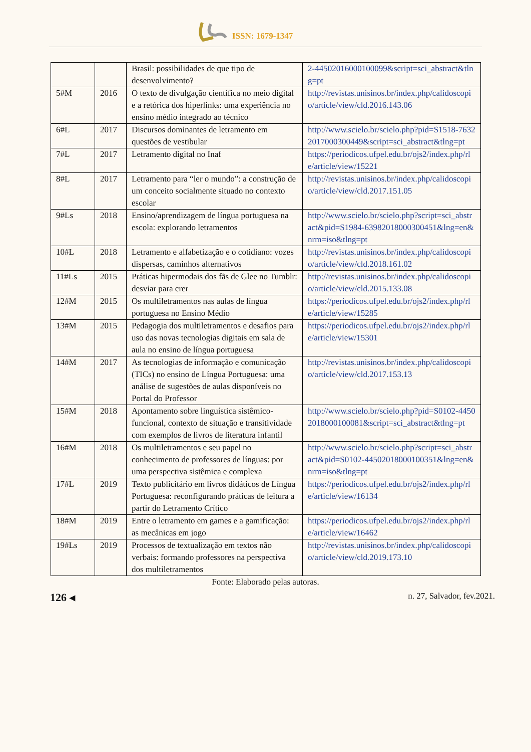ISSN: 1679-1347
| | | Brasil: possibilidades de que tipo de desenvolvimento? | 2-44502016000100099&script=sci_abstract&tlng=pt |
| 5#M | 2016 | O texto de divulgação científica no meio digital e a retórica dos hiperlinks: uma experiência no ensino médio integrado ao técnico | http://revistas.unisinos.br/index.php/calidoscopio/article/view/cld.2016.143.06 |
| 6#L | 2017 | Discursos dominantes de letramento em questões de vestibular | http://www.scielo.br/scielo.php?pid=S1518-76322017000300449&script=sci_abstract&tlng=pt |
| 7#L | 2017 | Letramento digital no Inaf | https://periodicos.ufpel.edu.br/ojs2/index.php/rle/article/view/15221 |
| 8#L | 2017 | Letramento para “ler o mundo”: a construção de um conceito socialmente situado no contexto escolar | http://revistas.unisinos.br/index.php/calidoscopio/article/view/cld.2017.151.05 |
| 9#Ls | 2018 | Ensino/aprendizagem de língua portuguesa na escola: explorando letramentos | http://www.scielo.br/scielo.php?script=sci_abstract&pid=S1984-63982018000300451&lng=en&nrm=iso&tlng=pt |
| 10#L | 2018 | Letramento e alfabetização e o cotidiano: vozes dispersas, caminhos alternativos | http://revistas.unisinos.br/index.php/calidoscopio/article/view/cld.2018.161.02 |
| 11#Ls | 2015 | Práticas hipermodais dos fãs de Glee no Tumblr: desviar para crer | http://revistas.unisinos.br/index.php/calidoscopio/article/view/cld.2015.133.08 |
| 12#M | 2015 | Os multiletramentos nas aulas de língua portuguesa no Ensino Médio | https://periodicos.ufpel.edu.br/ojs2/index.php/rle/article/view/15285 |
| 13#M | 2015 | Pedagogia dos multiletramentos e desafios para uso das novas tecnologias digitais em sala de aula no ensino de língua portuguesa | https://periodicos.ufpel.edu.br/ojs2/index.php/rle/article/view/15301 |
| 14#M | 2017 | As tecnologias de informação e comunicação (TICs) no ensino de Língua Portuguesa: uma análise de sugestões de aulas disponíveis no Portal do Professor | http://revistas.unisinos.br/index.php/calidoscopio/article/view/cld.2017.153.13 |
| 15#M | 2018 | Apontamento sobre linguística sistêmico-funcional, contexto de situação e transitividade com exemplos de livros de literatura infantil | http://www.scielo.br/scielo.php?pid=S0102-44502018000100081&script=sci_abstract&tlng=pt |
| 16#M | 2018 | Os multiletramentos e seu papel no conhecimento de professores de línguas: por uma perspectiva sistêmica e complexa | http://www.scielo.br/scielo.php?script=sci_abstract&pid=S0102-44502018000100351&lng=en&nrm=iso&tlng=pt |
| 17#L | 2019 | Texto publicitário em livros didáticos de Língua Portuguesa: reconfigurando práticas de leitura a partir do Letramento Crítico | https://periodicos.ufpel.edu.br/ojs2/index.php/rle/article/view/16134 |
| 18#M | 2019 | Entre o letramento em games e a gamificação: as mecânicas em jogo | https://periodicos.ufpel.edu.br/ojs2/index.php/rle/article/view/16462 |
| 19#Ls | 2019 | Processos de textualização em textos não verbais: formando professores na perspectiva dos multiletramentos | http://revistas.unisinos.br/index.php/calidoscopio/article/view/cld.2019.173.10 |
Fonte: Elaborado pelas autoras.
126 ◂ n. 27, Salvador, fev.2021.